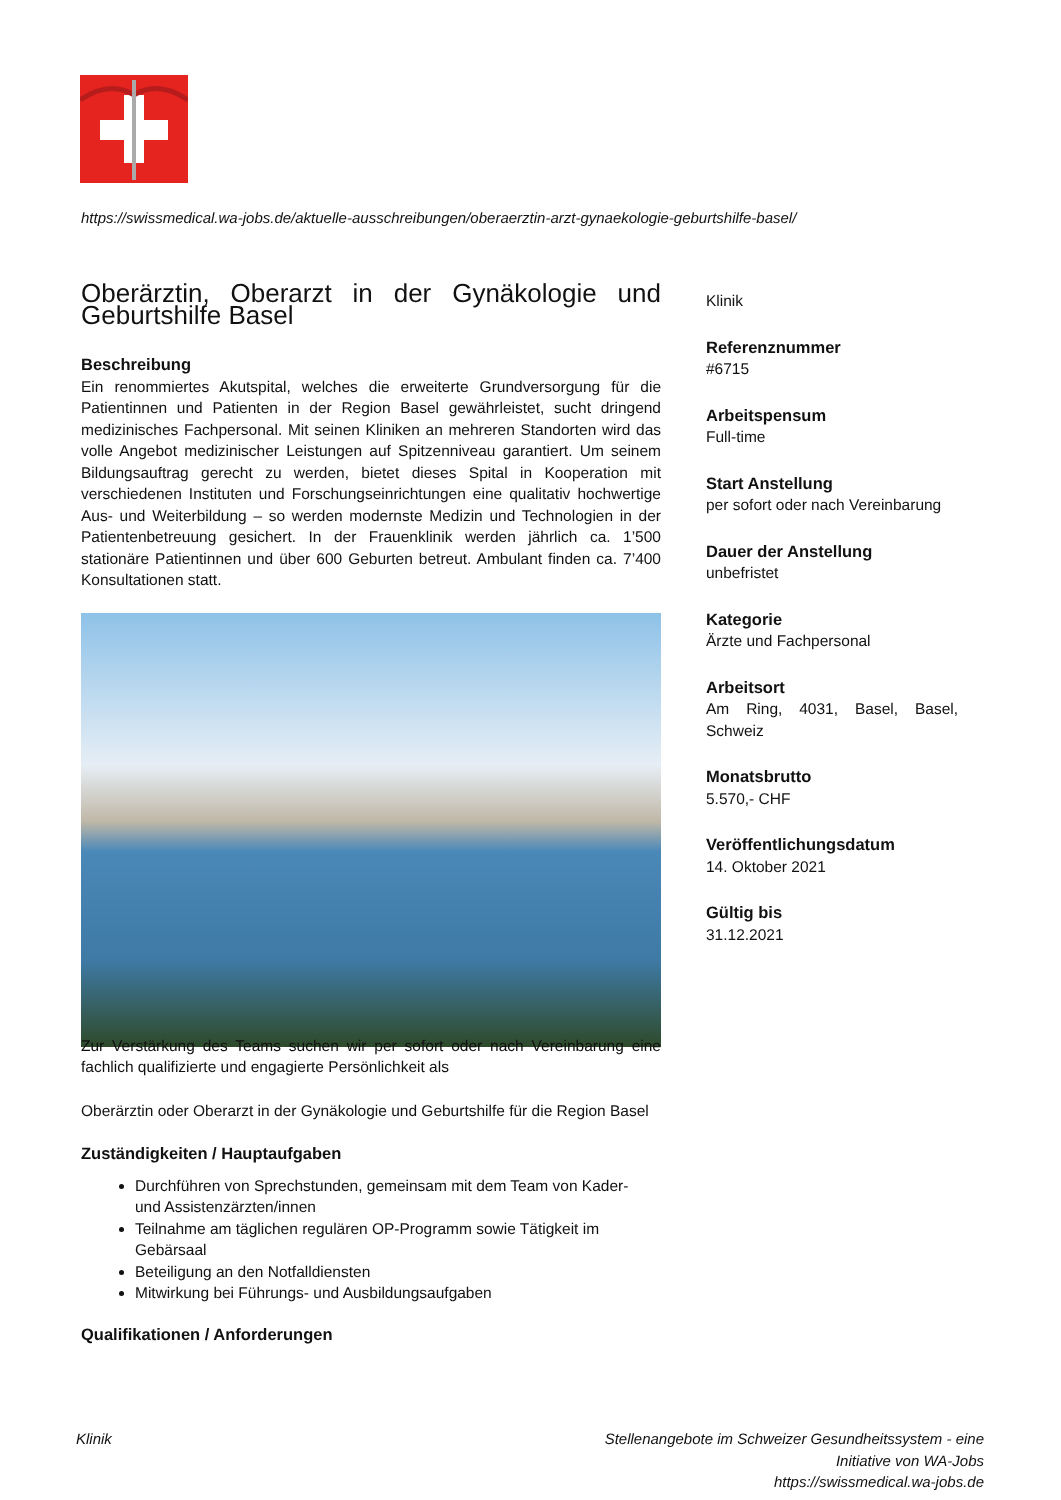https://swissmedical.wa-jobs.de/aktuelle-ausschreibungen/oberaerztin-arzt-gynaekologie-geburtshilfe-basel/
Oberärztin, Oberarzt in der Gynäkologie und Geburtshilfe Basel
Beschreibung
Ein renommiertes Akutspital, welches die erweiterte Grundversorgung für die Patientinnen und Patienten in der Region Basel gewährleistet, sucht dringend medizinisches Fachpersonal. Mit seinen Kliniken an mehreren Standorten wird das volle Angebot medizinischer Leistungen auf Spitzenniveau garantiert. Um seinem Bildungsauftrag gerecht zu werden, bietet dieses Spital in Kooperation mit verschiedenen Instituten und Forschungseinrichtungen eine qualitativ hochwertige Aus- und Weiterbildung – so werden modernste Medizin und Technologien in der Patientenbetreuung gesichert. In der Frauenklinik werden jährlich ca. 1’500 stationäre Patientinnen und über 600 Geburten betreut. Ambulant finden ca. 7’400 Konsultationen statt.
Zur Verstärkung des Teams suchen wir per sofort oder nach Vereinbarung eine fachlich qualifizierte und engagierte Persönlichkeit als
Oberärztin oder Oberarzt in der Gynäkologie und Geburtshilfe für die Region Basel
Zuständigkeiten / Hauptaufgaben
Durchführen von Sprechstunden, gemeinsam mit dem Team von Kader- und Assistenzärzten/innen
Teilnahme am täglichen regulären OP-Programm sowie Tätigkeit im Gebärsaal
Beteiligung an den Notfalldiensten
Mitwirkung bei Führungs- und Ausbildungsaufgaben
Qualifikationen / Anforderungen
Klinik
Referenznummer
#6715
Arbeitspensum
Full-time
Start Anstellung
per sofort oder nach Vereinbarung
Dauer der Anstellung
unbefristet
Kategorie
Ärzte und Fachpersonal
Arbeitsort
Am Ring, 4031, Basel, Basel, Schweiz
Monatsbrutto
5.570,- CHF
Veröffentlichungsdatum
14. Oktober 2021
Gültig bis
31.12.2021
Klinik
Stellenangebote im Schweizer Gesundheitssystem - eine Initiative von WA-Jobs
https://swissmedical.wa-jobs.de